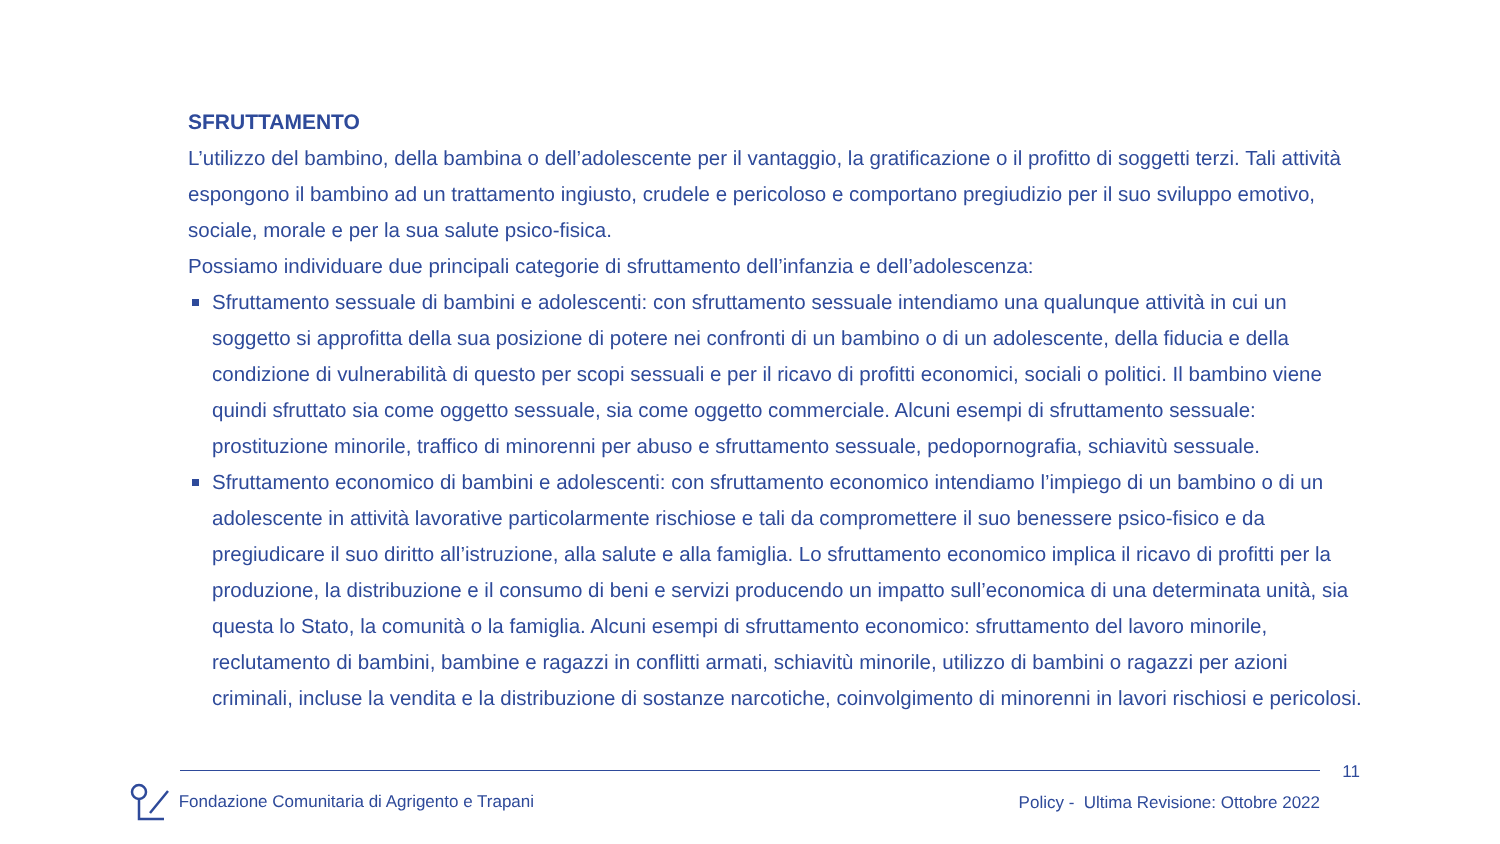SFRUTTAMENTO
L’utilizzo del bambino, della bambina o dell’adolescente per il vantaggio, la gratificazione o il profitto di soggetti terzi. Tali attività espongono il bambino ad un trattamento ingiusto, crudele e pericoloso e comportano pregiudizio per il suo sviluppo emotivo, sociale, morale e per la sua salute psico-fisica.
Possiamo individuare due principali categorie di sfruttamento dell’infanzia e dell’adolescenza:
Sfruttamento sessuale di bambini e adolescenti: con sfruttamento sessuale intendiamo una qualunque attività in cui un soggetto si approfitta della sua posizione di potere nei confronti di un bambino o di un adolescente, della fiducia e della condizione di vulnerabilità di questo per scopi sessuali e per il ricavo di profitti economici, sociali o politici. Il bambino viene quindi sfruttato sia come oggetto sessuale, sia come oggetto commerciale. Alcuni esempi di sfruttamento sessuale: prostituzione minorile, traffico di minorenni per abuso e sfruttamento sessuale, pedopornografia, schiavitù sessuale.
Sfruttamento economico di bambini e adolescenti: con sfruttamento economico intendiamo l’impiego di un bambino o di un adolescente in attività lavorative particolarmente rischiose e tali da compromettere il suo benessere psico-fisico e da pregiudicare il suo diritto all’istruzione, alla salute e alla famiglia. Lo sfruttamento economico implica il ricavo di profitti per la produzione, la distribuzione e il consumo di beni e servizi producendo un impatto sull’economica di una determinata unità, sia questa lo Stato, la comunità o la famiglia. Alcuni esempi di sfruttamento economico: sfruttamento del lavoro minorile, reclutamento di bambini, bambine e ragazzi in conflitti armati, schiavitù minorile, utilizzo di bambini o ragazzi per azioni criminali, incluse la vendita e la distribuzione di sostanze narcotiche, coinvolgimento di minorenni in lavori rischiosi e pericolosi.
11
Fondazione Comunitaria di Agrigento e Trapani Policy - Ultima Revisione: Ottobre 2022